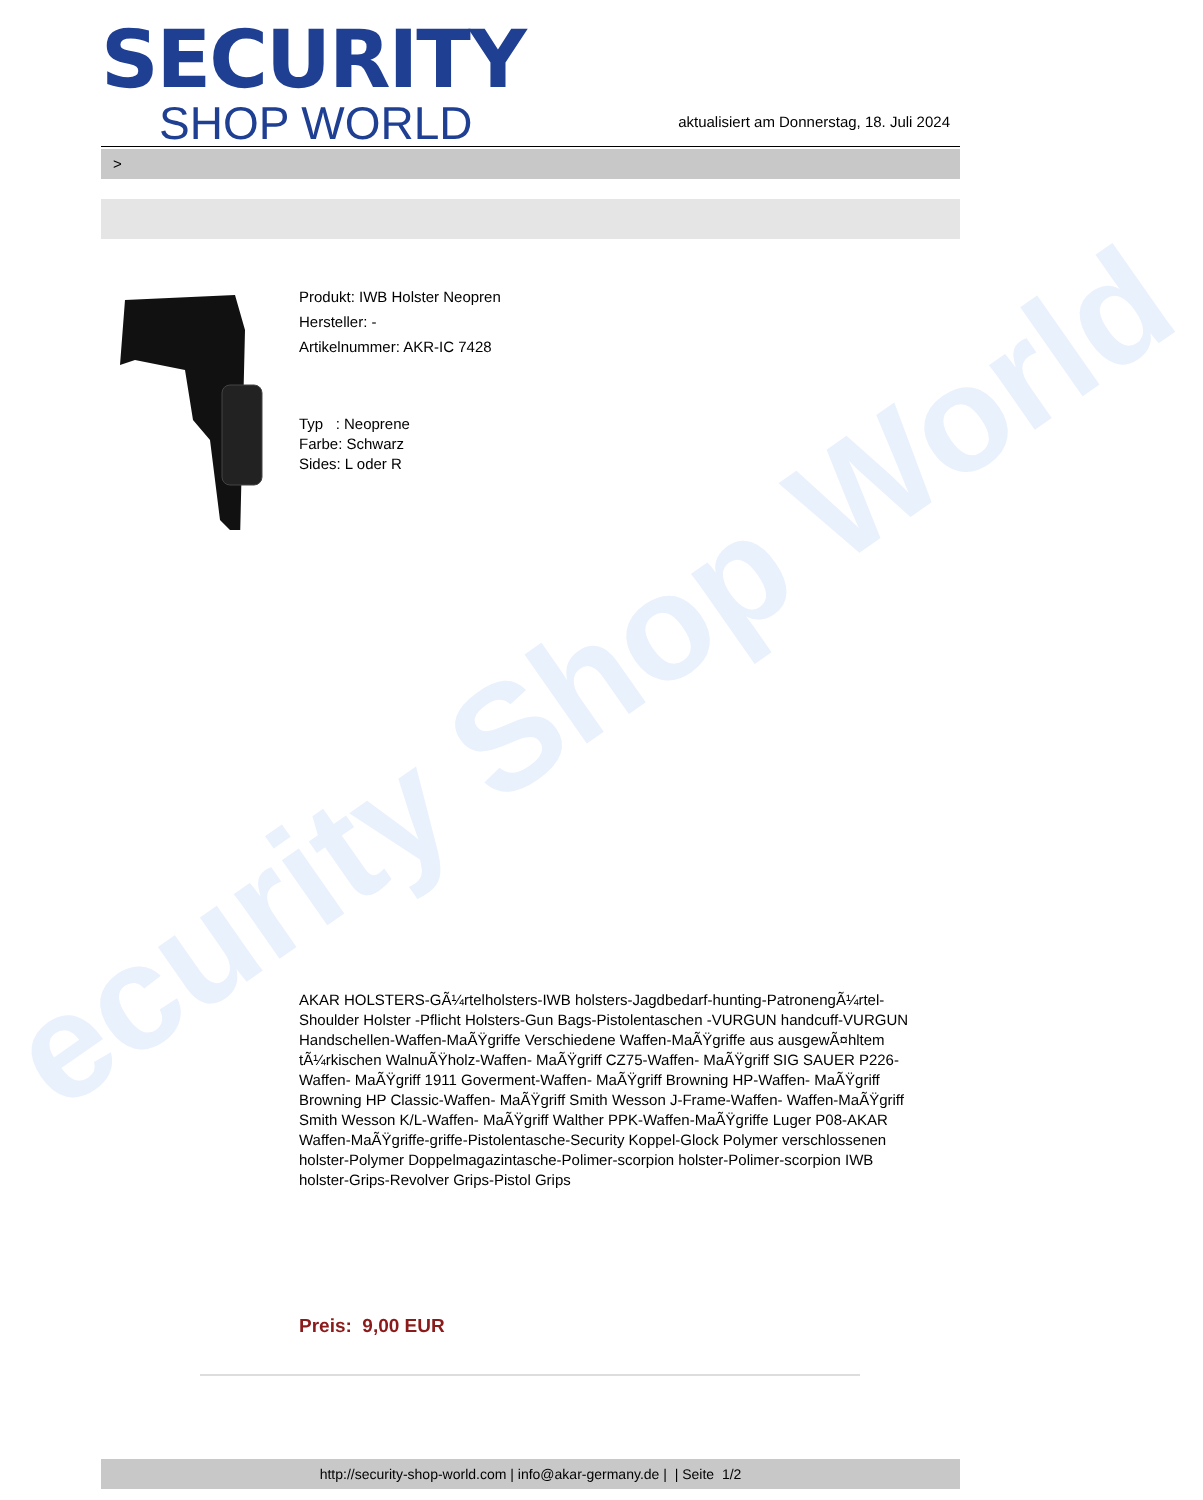ecurity Shop World
SECURITY
SHOP WORLD
aktualisiert am Donnerstag, 18. Juli 2024
>
Produkt: IWB Holster Neopren
Hersteller: -
Artikelnummer: AKR-IC 7428
Typ : Neoprene
Farbe: Schwarz
Sides: L oder R
AKAR HOLSTERS-GÃ¼rtelholsters-IWB holsters-Jagdbedarf-hunting-PatronengÃ¼rtel- Shoulder Holster -Pflicht Holsters-Gun Bags-Pistolentaschen -VURGUN handcuff-VURGUN Handschellen-Waffen-MaÃŸgriffe Verschiedene Waffen-MaÃŸgriffe aus ausgewÃ¤hltem tÃ¼rkischen WalnuÃŸholz-Waffen- MaÃŸgriff CZ75-Waffen- MaÃŸgriff SIG SAUER P226-Waffen- MaÃŸgriff 1911 Goverment-Waffen- MaÃŸgriff Browning HP-Waffen- MaÃŸgriff Browning HP Classic-Waffen- MaÃŸgriff Smith Wesson J-Frame-Waffen- Waffen-MaÃŸgriff Smith Wesson K/L-Waffen- MaÃŸgriff Walther PPK-Waffen-MaÃŸgriffe Luger P08-AKAR Waffen-MaÃŸgriffe-griffe-Pistolentasche-Security Koppel-Glock Polymer verschlossenen holster-Polymer Doppelmagazintasche-Polimer-scorpion holster-Polimer-scorpion IWB holster-Grips-Revolver Grips-Pistol Grips
Preis: 9,00 EUR
http://security-shop-world.com | info@akar-germany.de | | Seite 1/2